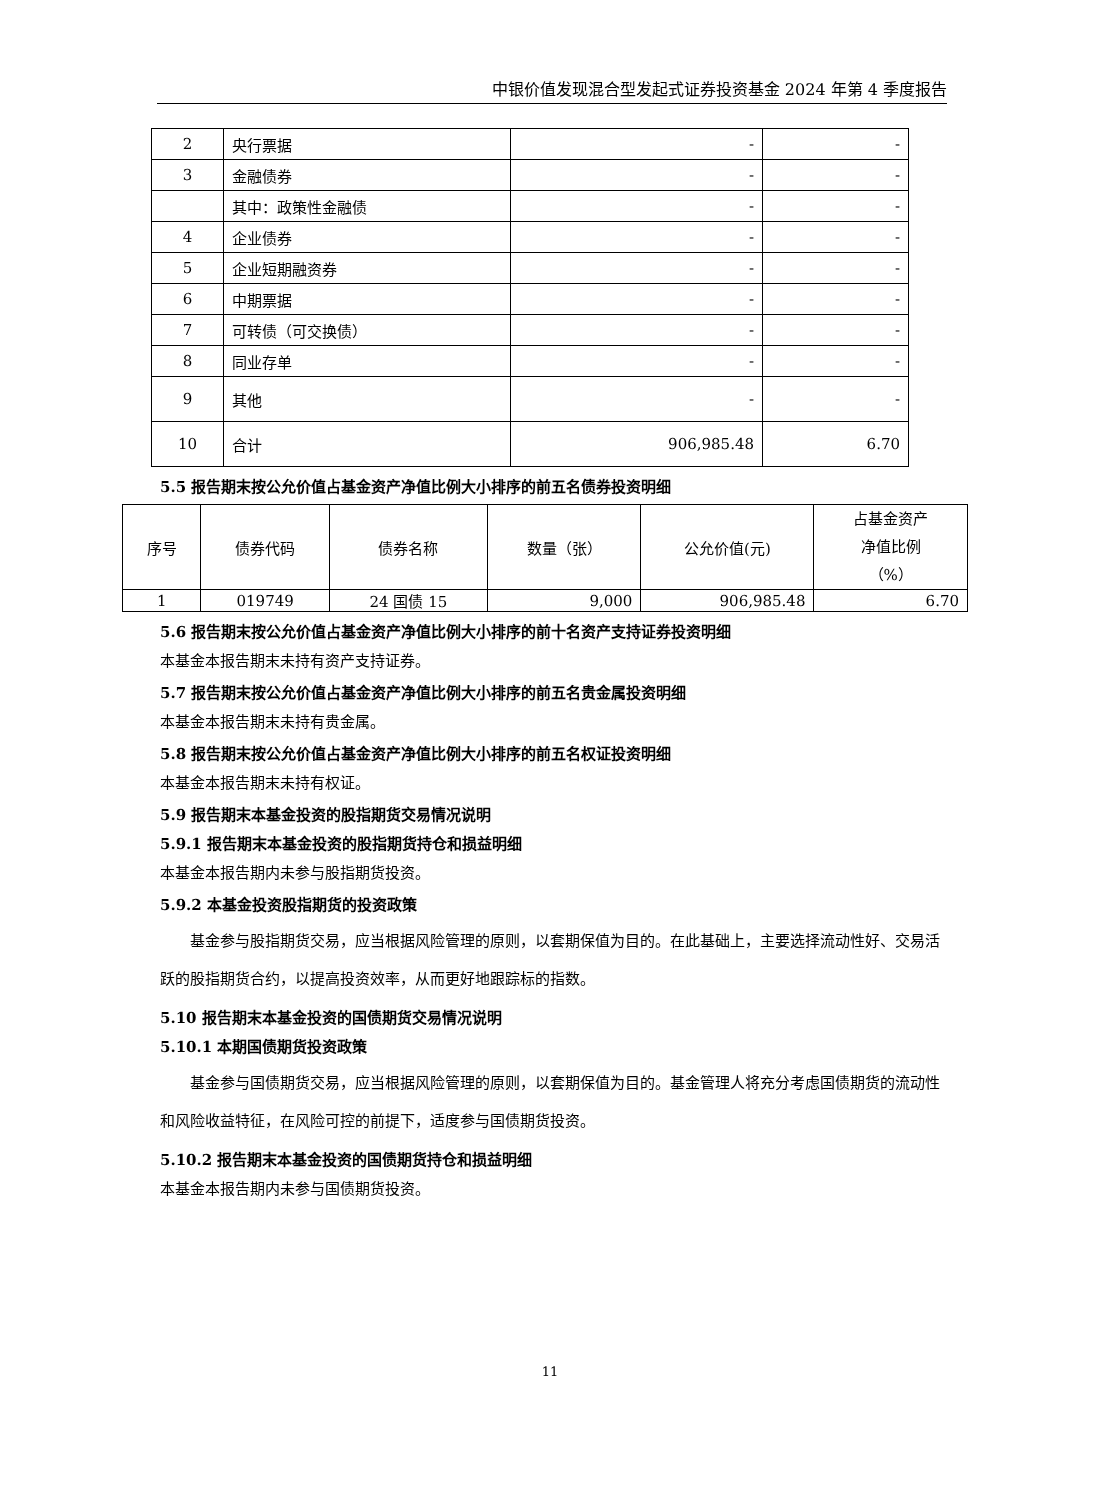中银价值发现混合型发起式证券投资基金 2024 年第 4 季度报告
| 2 | 央行票据 | - | - |
| 3 | 金融债券 | - | - |
| | 其中：政策性金融债 | - | - |
| 4 | 企业债券 | - | - |
| 5 | 企业短期融资券 | - | - |
| 6 | 中期票据 | - | - |
| 7 | 可转债（可交换债） | - | - |
| 8 | 同业存单 | - | - |
| 9 | 其他 | - | - |
| 10 | 合计 | 906,985.48 | 6.70 |
5.5 报告期末按公允价值占基金资产净值比例大小排序的前五名债券投资明细
| 序号 | 债券代码 | 债券名称 | 数量（张） | 公允价值(元) | 占基金资产 净值比例 （%） |
| --- | --- | --- | --- | --- | --- |
| 1 | 019749 | 24 国债 15 | 9,000 | 906,985.48 | 6.70 |
5.6 报告期末按公允价值占基金资产净值比例大小排序的前十名资产支持证券投资明细
本基金本报告期末未持有资产支持证券。
5.7 报告期末按公允价值占基金资产净值比例大小排序的前五名贵金属投资明细
本基金本报告期末未持有贵金属。
5.8 报告期末按公允价值占基金资产净值比例大小排序的前五名权证投资明细
本基金本报告期末未持有权证。
5.9 报告期末本基金投资的股指期货交易情况说明
5.9.1 报告期末本基金投资的股指期货持仓和损益明细
本基金本报告期内未参与股指期货投资。
5.9.2 本基金投资股指期货的投资政策
基金参与股指期货交易，应当根据风险管理的原则，以套期保值为目的。在此基础上，主要选择流动性好、交易活跃的股指期货合约，以提高投资效率，从而更好地跟踪标的指数。
5.10 报告期末本基金投资的国债期货交易情况说明
5.10.1 本期国债期货投资政策
基金参与国债期货交易，应当根据风险管理的原则，以套期保值为目的。基金管理人将充分考虑国债期货的流动性和风险收益特征，在风险可控的前提下，适度参与国债期货投资。
5.10.2 报告期末本基金投资的国债期货持仓和损益明细
本基金本报告期内未参与国债期货投资。
11